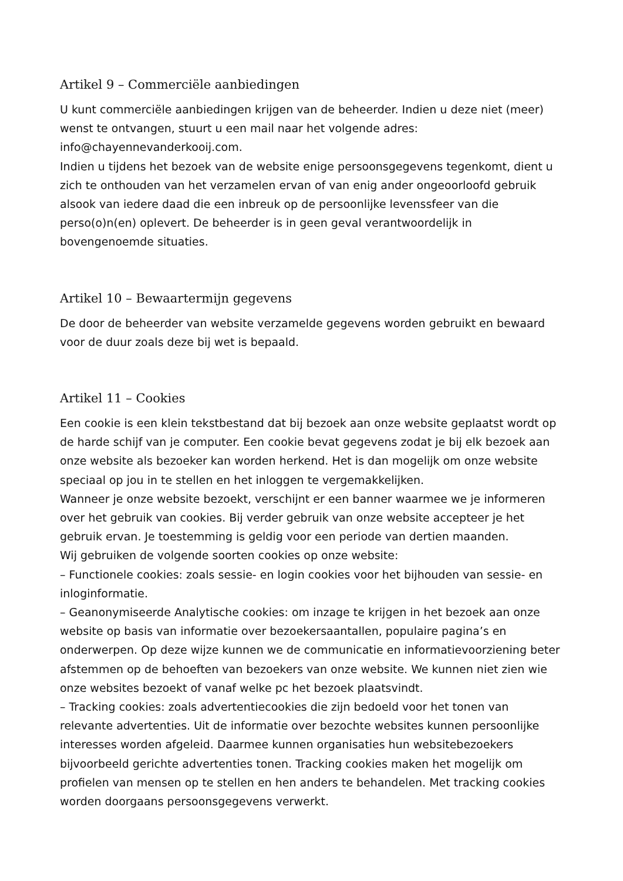Artikel 9 – Commerciële aanbiedingen
U kunt commerciële aanbiedingen krijgen van de beheerder. Indien u deze niet (meer) wenst te ontvangen, stuurt u een mail naar het volgende adres: info@chayennevanderkooij.com.
Indien u tijdens het bezoek van de website enige persoonsgegevens tegenkomt, dient u zich te onthouden van het verzamelen ervan of van enig ander ongeoorloofd gebruik alsook van iedere daad die een inbreuk op de persoonlijke levenssfeer van die perso(o)n(en) oplevert. De beheerder is in geen geval verantwoordelijk in bovengenoemde situaties.
Artikel 10 – Bewaartermijn gegevens
De door de beheerder van website verzamelde gegevens worden gebruikt en bewaard voor de duur zoals deze bij wet is bepaald.
Artikel 11 – Cookies
Een cookie is een klein tekstbestand dat bij bezoek aan onze website geplaatst wordt op de harde schijf van je computer. Een cookie bevat gegevens zodat je bij elk bezoek aan onze website als bezoeker kan worden herkend. Het is dan mogelijk om onze website speciaal op jou in te stellen en het inloggen te vergemakkelijken.
Wanneer je onze website bezoekt, verschijnt er een banner waarmee we je informeren over het gebruik van cookies. Bij verder gebruik van onze website accepteer je het gebruik ervan. Je toestemming is geldig voor een periode van dertien maanden.
Wij gebruiken de volgende soorten cookies op onze website:
– Functionele cookies: zoals sessie- en login cookies voor het bijhouden van sessie- en inloginformatie.
– Geanonymiseerde Analytische cookies: om inzage te krijgen in het bezoek aan onze website op basis van informatie over bezoekersaantallen, populaire pagina’s en onderwerpen. Op deze wijze kunnen we de communicatie en informatievoorziening beter afstemmen op de behoeften van bezoekers van onze website. We kunnen niet zien wie onze websites bezoekt of vanaf welke pc het bezoek plaatsvindt.
– Tracking cookies: zoals advertentiecookies die zijn bedoeld voor het tonen van relevante advertenties. Uit de informatie over bezochte websites kunnen persoonlijke interesses worden afgeleid. Daarmee kunnen organisaties hun websitebezoekers bijvoorbeeld gerichte advertenties tonen. Tracking cookies maken het mogelijk om profielen van mensen op te stellen en hen anders te behandelen. Met tracking cookies worden doorgaans persoonsgegevens verwerkt.